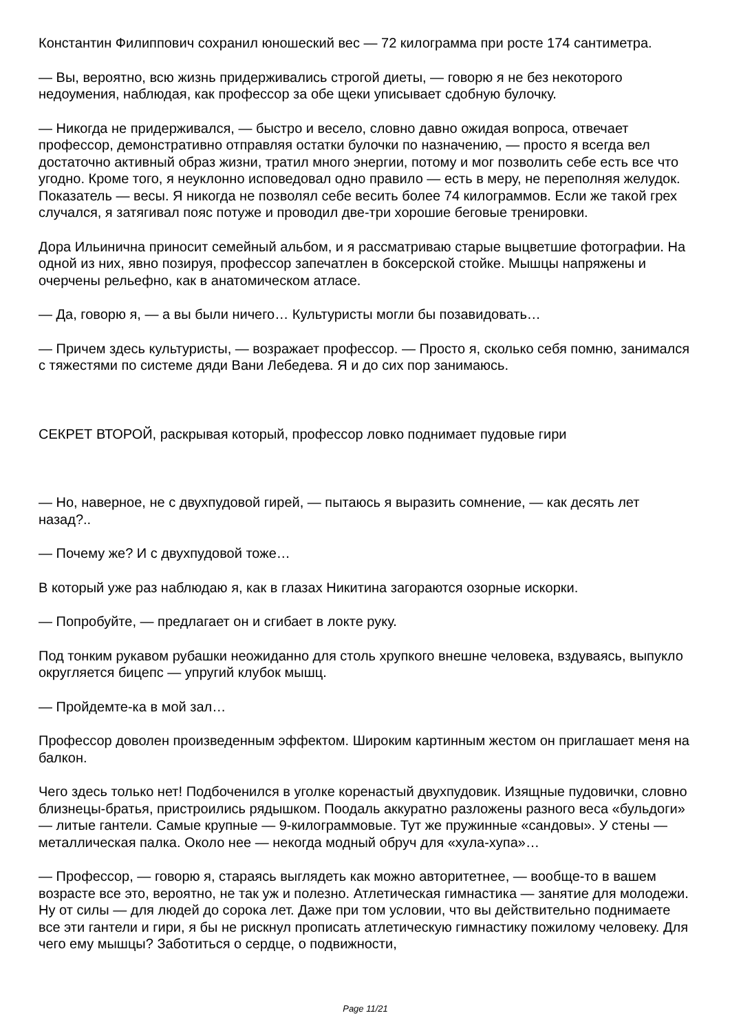Константин Филиппович сохранил юношеский вес — 72 килограмма при росте 174 сантиметра.
— Вы, вероятно, всю жизнь придерживались строгой диеты, — говорю я не без некоторого недоумения, наблюдая, как профессор за обе щеки уписывает сдобную булочку.
— Никогда не придерживался, — быстро и весело, словно давно ожидая вопроса, отвечает профессор, демонстративно отправляя остатки булочки по назначению, — просто я всегда вел достаточно активный образ жизни, тратил много энергии, потому и мог позволить себе есть все что угодно. Кроме того, я неуклонно исповедовал одно правило — есть в меру, не переполняя желудок. Показатель — весы. Я никогда не позволял себе весить более 74 килограммов. Если же такой грех случался, я затягивал пояс потуже и проводил две-три хорошие беговые тренировки.
Дора Ильинична приносит семейный альбом, и я рассматриваю старые выцветшие фотографии. На одной из них, явно позируя, профессор запечатлен в боксерской стойке. Мышцы напряжены и очерчены рельефно, как в анатомическом атласе.
— Да, говорю я, — а вы были ничего… Культуристы могли бы позавидовать…
— Причем здесь культуристы, — возражает профессор. — Просто я, сколько себя помню, занимался с тяжестями по системе дяди Вани Лебедева. Я и до сих пор занимаюсь.
СЕКРЕТ ВТОРОЙ, раскрывая который, профессор ловко поднимает пудовые гири
— Но, наверное, не с двухпудовой гирей, — пытаюсь я выразить сомнение, — как десять лет назад?..
— Почему же? И с двухпудовой тоже…
В который уже раз наблюдаю я, как в глазах Никитина загораются озорные искорки.
— Попробуйте, — предлагает он и сгибает в локте руку.
Под тонким рукавом рубашки неожиданно для столь хрупкого внешне человека, вздуваясь, выпукло округляется бицепс — упругий клубок мышц.
— Пройдемте-ка в мой зал…
Профессор доволен произведенным эффектом. Широким картинным жестом он приглашает меня на балкон.
Чего здесь только нет! Подбоченился в уголке коренастый двухпудовик. Изящные пудовички, словно близнецы-братья, пристроились рядышком. Поодаль аккуратно разложены разного веса «бульдоги» — литые гантели. Самые крупные — 9-килограммовые. Тут же пружинные «сандовы». У стены — металлическая палка. Около нее — некогда модный обруч для «хула-хупа»…
— Профессор, — говорю я, стараясь выглядеть как можно авторитетнее, — вообще-то в вашем возрасте все это, вероятно, не так уж и полезно. Атлетическая гимнастика — занятие для молодежи. Ну от силы — для людей до сорока лет. Даже при том условии, что вы действительно поднимаете все эти гантели и гири, я бы не рискнул прописать атлетическую гимнастику пожилому человеку. Для чего ему мышцы? Заботиться о сердце, о подвижности,
Page 11/21